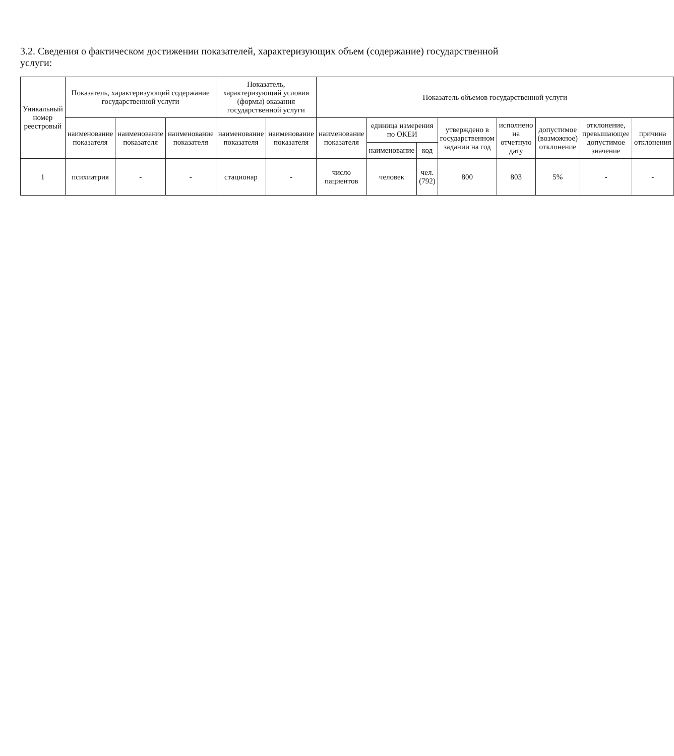3.2. Сведения о фактическом достижении показателей, характеризующих объем (содержание) государственной услуги:
| Уникальный номер реестровый | Показатель, характеризующий содержание государственной услуги | | | Показатель, характеризующий условия (формы) оказания государственной услуги | | Показатель объемов государственной услуги | | | | | | | |
| --- | --- | --- | --- | --- | --- | --- | --- | --- | --- | --- | --- | --- | --- |
| | наименование показателя | наименование показателя | наименование показателя | наименование показателя | наименование показателя | наименование показателя | единица измерения по ОКЕИ | | утверждено в государственном задании на год | исполнено на отчетную дату | допустимое (возможное) отклонение | отклонение, превышающее допустимое значение | причина отклонения |
| | | | | | | | наименование | код | | | | | |
| 1 | психиатрия | - | - | стационар | - | число пациентов | человек | чел. (792) | 800 | 803 | 5% | - | - |